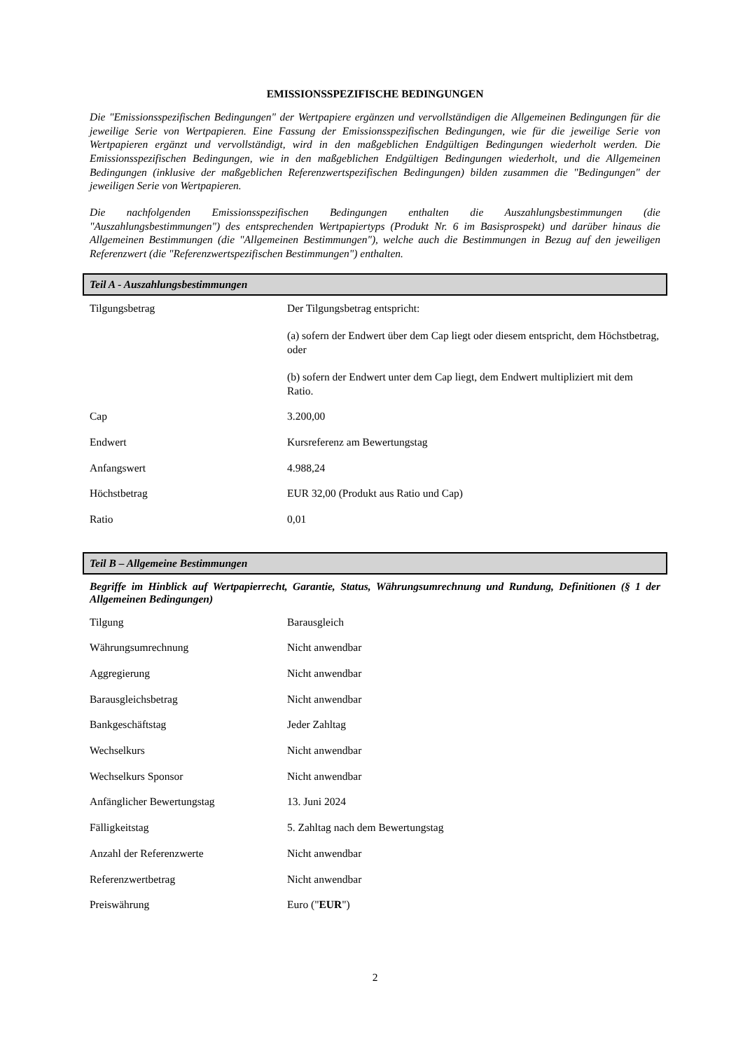EMISSIONSSPEZIFISCHE BEDINGUNGEN
Die "Emissionsspezifischen Bedingungen" der Wertpapiere ergänzen und vervollständigen die Allgemeinen Bedingungen für die jeweilige Serie von Wertpapieren. Eine Fassung der Emissionsspezifischen Bedingungen, wie für die jeweilige Serie von Wertpapieren ergänzt und vervollständigt, wird in den maßgeblichen Endgültigen Bedingungen wiederholt werden. Die Emissionsspezifischen Bedingungen, wie in den maßgeblichen Endgültigen Bedingungen wiederholt, und die Allgemeinen Bedingungen (inklusive der maßgeblichen Referenzwertspezifischen Bedingungen) bilden zusammen die "Bedingungen" der jeweiligen Serie von Wertpapieren.
Die nachfolgenden Emissionsspezifischen Bedingungen enthalten die Auszahlungsbestimmungen (die "Auszahlungsbestimmungen") des entsprechenden Wertpapiertyps (Produkt Nr. 6 im Basisprospekt) und darüber hinaus die Allgemeinen Bestimmungen (die "Allgemeinen Bestimmungen"), welche auch die Bestimmungen in Bezug auf den jeweiligen Referenzwert (die "Referenzwertspezifischen Bestimmungen") enthalten.
Teil A - Auszahlungsbestimmungen
| Tilgungsbetrag | Der Tilgungsbetrag entspricht: (a) sofern der Endwert über dem Cap liegt oder diesem entspricht, dem Höchstbetrag, oder (b) sofern der Endwert unter dem Cap liegt, dem Endwert multipliziert mit dem Ratio. |
| Cap | 3.200,00 |
| Endwert | Kursreferenz am Bewertungstag |
| Anfangswert | 4.988,24 |
| Höchstbetrag | EUR 32,00 (Produkt aus Ratio und Cap) |
| Ratio | 0,01 |
Teil B – Allgemeine Bestimmungen
Begriffe im Hinblick auf Wertpapierrecht, Garantie, Status, Währungsumrechnung und Rundung, Definitionen (§ 1 der Allgemeinen Bedingungen)
| Tilgung | Barausgleich |
| Währungsumrechnung | Nicht anwendbar |
| Aggregierung | Nicht anwendbar |
| Barausgleichsbetrag | Nicht anwendbar |
| Bankgeschäftstag | Jeder Zahltag |
| Wechselkurs | Nicht anwendbar |
| Wechselkurs Sponsor | Nicht anwendbar |
| Anfänglicher Bewertungstag | 13. Juni 2024 |
| Fälligkeitstag | 5. Zahltag nach dem Bewertungstag |
| Anzahl der Referenzwerte | Nicht anwendbar |
| Referenzwertbetrag | Nicht anwendbar |
| Preiswährung | Euro (" EUR ") |
2